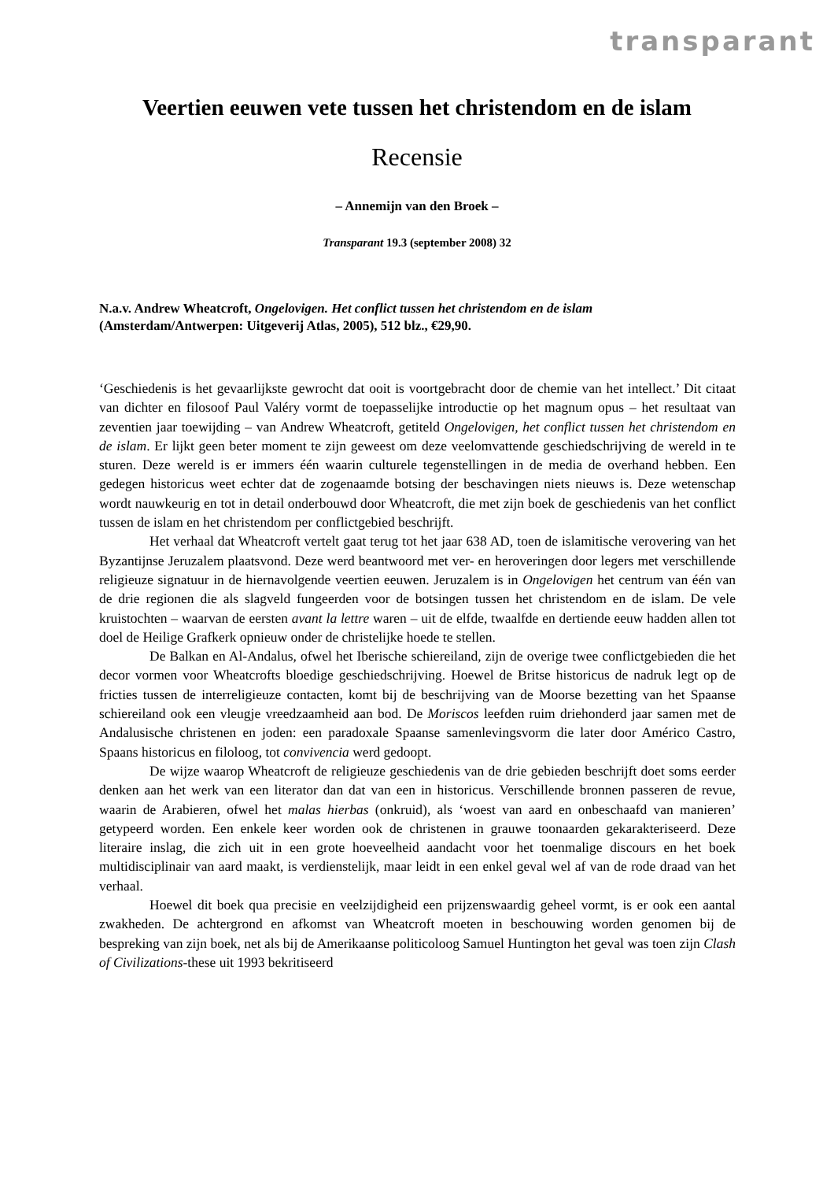transparant
Veertien eeuwen vete tussen het christendom en de islam
Recensie
– Annemijn van den Broek –
Transparant 19.3 (september 2008) 32
N.a.v. Andrew Wheatcroft, Ongelovigen. Het conflict tussen het christendom en de islam (Amsterdam/Antwerpen: Uitgeverij Atlas, 2005), 512 blz., €29,90.
‘Geschiedenis is het gevaarlijkste gewrocht dat ooit is voortgebracht door de chemie van het intellect.’ Dit citaat van dichter en filosoof Paul Valéry vormt de toepasselijke introductie op het magnum opus – het resultaat van zeventien jaar toewijding – van Andrew Wheatcroft, getiteld Ongelovigen, het conflict tussen het christendom en de islam. Er lijkt geen beter moment te zijn geweest om deze veelomvattende geschiedschrijving de wereld in te sturen. Deze wereld is er immers één waarin culturele tegenstellingen in de media de overhand hebben. Een gedegen historicus weet echter dat de zogenaamde botsing der beschavingen niets nieuws is. Deze wetenschap wordt nauwkeurig en tot in detail onderbouwd door Wheatcroft, die met zijn boek de geschiedenis van het conflict tussen de islam en het christendom per conflictgebied beschrijft.
Het verhaal dat Wheatcroft vertelt gaat terug tot het jaar 638 AD, toen de islamitische verovering van het Byzantijnse Jeruzalem plaatsvond. Deze werd beantwoord met ver- en heroveringen door legers met verschillende religieuze signatuur in de hiernavolgende veertien eeuwen. Jeruzalem is in Ongelovigen het centrum van één van de drie regionen die als slagveld fungeerden voor de botsingen tussen het christendom en de islam. De vele kruistochten – waarvan de eersten avant la lettre waren – uit de elfde, twaalfde en dertiende eeuw hadden allen tot doel de Heilige Grafkerk opnieuw onder de christelijke hoede te stellen.
De Balkan en Al-Andalus, ofwel het Iberische schiereiland, zijn de overige twee conflictgebieden die het decor vormen voor Wheatcrofts bloedige geschiedschrijving. Hoewel de Britse historicus de nadruk legt op de fricties tussen de interreligieuze contacten, komt bij de beschrijving van de Moorse bezetting van het Spaanse schiereiland ook een vleugje vreedzaamheid aan bod. De Moriscos leefden ruim driehonderd jaar samen met de Andalusische christenen en joden: een paradoxale Spaanse samenlevingsvorm die later door Américo Castro, Spaans historicus en filoloog, tot convivencia werd gedoopt.
De wijze waarop Wheatcroft de religieuze geschiedenis van de drie gebieden beschrijft doet soms eerder denken aan het werk van een literator dan dat van een in historicus. Verschillende bronnen passeren de revue, waarin de Arabieren, ofwel het malas hierbas (onkruid), als ‘woest van aard en onbeschaafd van manieren’ getypeerd worden. Een enkele keer worden ook de christenen in grauwe toonaarden gekarakteriseerd. Deze literaire inslag, die zich uit in een grote hoeveelheid aandacht voor het toenmalige discours en het boek multidisciplinair van aard maakt, is verdienstelijk, maar leidt in een enkel geval wel af van de rode draad van het verhaal.
Hoewel dit boek qua precisie en veelzijdigheid een prijzenswaardig geheel vormt, is er ook een aantal zwakheden. De achtergrond en afkomst van Wheatcroft moeten in beschouwing worden genomen bij de bespreking van zijn boek, net als bij de Amerikaanse politicoloog Samuel Huntington het geval was toen zijn Clash of Civilizations-these uit 1993 bekritiseerd